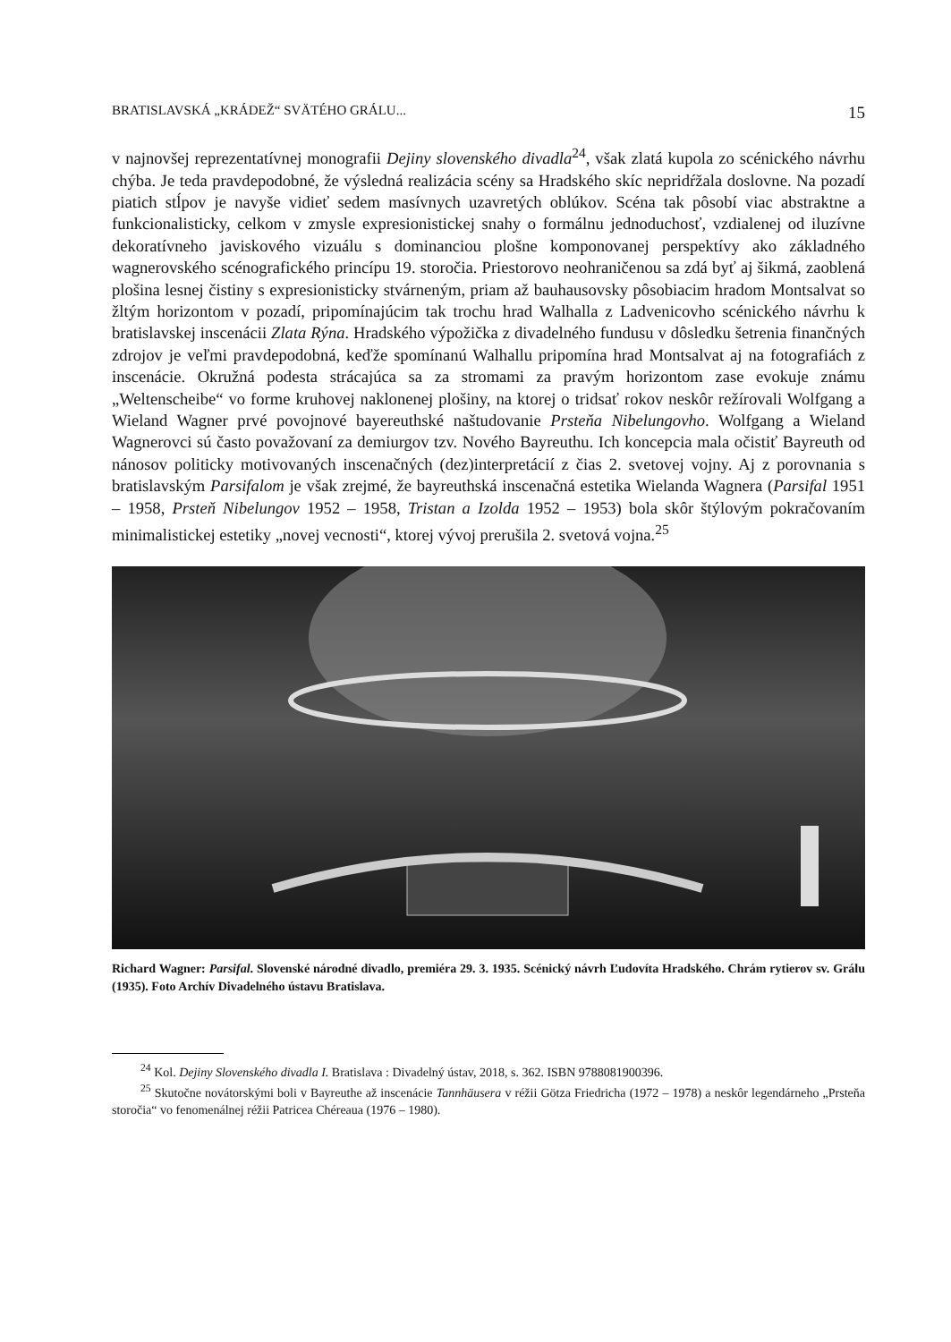BRATISLAVSKÁ „KRÁDEŽ“ SVÄTÉHO GRÁLU... 15
v najnovšej reprezentatívnej monografii Dejiny slovenského divadla<sup>24</sup>, však zlatá kupola zo scénického návrhu chýba. Je teda pravdepodobné, že výsledná realizácia scény sa Hradského skíc nepridŕžala doslovne. Na pozadí piatich stĺpov je navyše vidieť sedem masívnych uzavretých oblúkov. Scéna tak pôsobí viac abstraktne a funkcionalisticky, celkom v zmysle expresionistickej snahy o formálnu jednoduchosť, vzdialenej od iluzívne dekoratívneho javiskového vizuálu s dominanciou plošne komponovanej perspektívy ako základného wagnerovského scénografického princípu 19. storočia. Priestorovo neohraničenou sa zdá byť aj šikmá, zaoblená plošina lesnej čistiny s expresionisticky stvárneným, priam až bauhausovsky pôsobiacim hradom Montsalvat so žltým horizontom v pozadí, pripomínajúcim tak trochu hrad Walhalla z Ladvenicovho scénického návrhu k bratislavskej inscenácii Zlata Rýna. Hradského výpožička z divadelného fundusu v dôsledku šetrenia finančných zdrojov je veľmi pravdepodobná, keďže spomínanú Walhallu pripomína hrad Montsalvat aj na fotografiách z inscenácie. Okružná podesta strácajúca sa za stromami za pravým horizontom zase evokuje známu „Weltenscheibe“ vo forme kruhovej naklonenej plošiny, na ktorej o tridsať rokov neskôr režírovali Wolfgang a Wieland Wagner prvé povojnové bayereuthské naštudovanie Prsteňa Nibelungovho. Wolfgang a Wieland Wagnerovci sú často považovaní za demiurgov tzv. Nového Bayreuthu. Ich koncepcia mala očistiť Bayreuth od nánosov politicky motivovaných inscenačných (dez)interpretácií z čias 2. svetovej vojny. Aj z porovnania s bratislavským Parsifalom je však zrejmé, že bayreuthská inscenačná estetika Wielanda Wagnera (Parsifal 1951 – 1958, Prsteň Nibelungov 1952 – 1958, Tristan a Izolda 1952 – 1953) bola skôr štýlovým pokračovaním minimalistickej estetiky „novej vecnosti“, ktorej vývoj prerušila 2. svetová vojna.<sup>25</sup>
Richard Wagner: Parsifal. Slovenské národné divadlo, premiéra 29. 3. 1935. Scénický návrh Ľudovíta Hradského. Chrám rytierov sv. Grálu (1935). Foto Archív Divadelného ústavu Bratislava.
<sup>24</sup> Kol. Dejiny Slovenského divadla I. Bratislava : Divadelný ústav, 2018, s. 362. ISBN 9788081900396.
<sup>25</sup> Skutočne novátorskými boli v Bayreuthe až inscenácie Tannhäusera v réžii Götza Friedricha (1972 – 1978) a neskôr legendárneho „Prsteňa storočia“ vo fenomenálnej réžii Patricea Chéreaua (1976 – 1980).